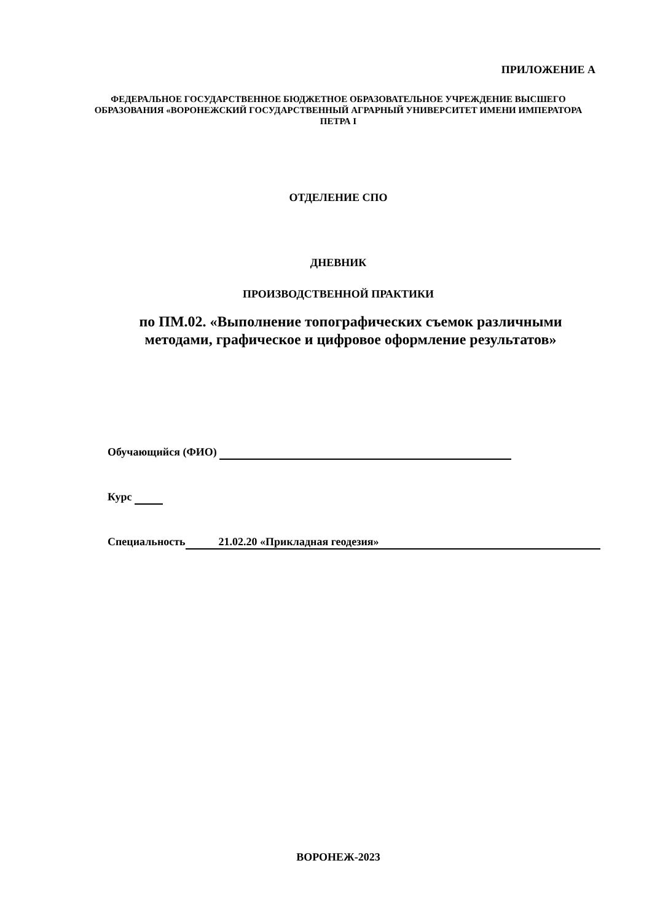ПРИЛОЖЕНИЕ А
ФЕДЕРАЛЬНОЕ ГОСУДАРСТВЕННОЕ БЮДЖЕТНОЕ ОБРАЗОВАТЕЛЬНОЕ УЧРЕЖДЕНИЕ ВЫСШЕГО ОБРАЗОВАНИЯ «ВОРОНЕЖСКИЙ ГОСУДАРСТВЕННЫЙ АГРАРНЫЙ УНИВЕРСИТЕТ ИМЕНИ ИМПЕРАТОРА ПЕТРА I
ОТДЕЛЕНИЕ СПО
ДНЕВНИК
ПРОИЗВОДСТВЕННОЙ ПРАКТИКИ
по ПМ.02. «Выполнение топографических съемок различными методами, графическое и цифровое оформление результатов»
Обучающийся (ФИО)
Курс
Специальность 21.02.20 «Прикладная геодезия»
ВОРОНЕЖ-2023